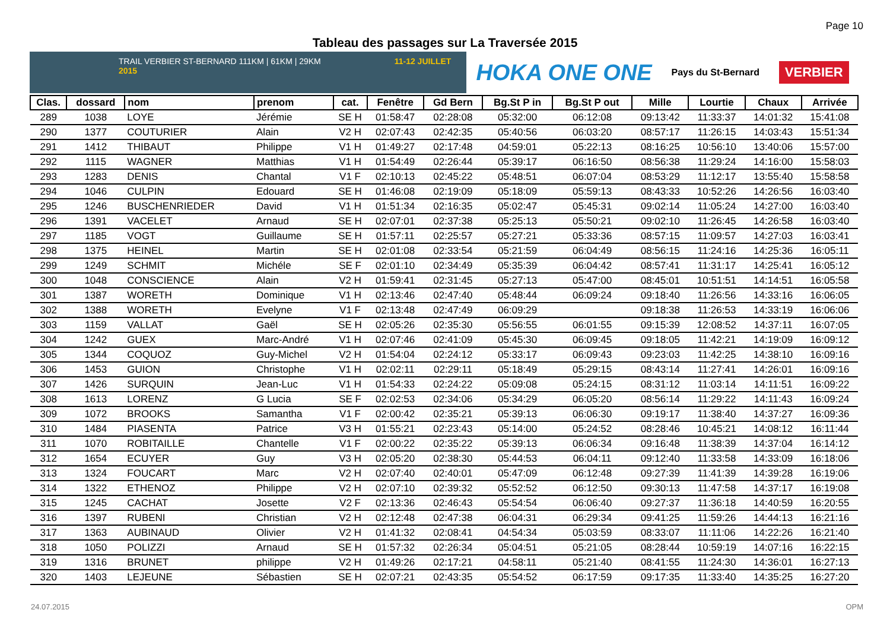Page 10
Tableau des passages sur La Traversée 2015
TRAIL VERBIER ST-BERNARD 111KM | 61KM | 29KM 11-12 JUILLET 2015
HOKA ONE ONE Pays du St-Bernard VERBIER
| Clas. | dossard | nom | prenom | cat. | Fenêtre | Gd Bern | Bg.St P in | Bg.St P out | Mille | Lourtie | Chaux | Arrivée |
| --- | --- | --- | --- | --- | --- | --- | --- | --- | --- | --- | --- | --- |
| 289 | 1038 | LOYE | Jérémie | SE H | 01:58:47 | 02:28:08 | 05:32:00 | 06:12:08 | 09:13:42 | 11:33:37 | 14:01:32 | 15:41:08 |
| 290 | 1377 | COUTURIER | Alain | V2 H | 02:07:43 | 02:42:35 | 05:40:56 | 06:03:20 | 08:57:17 | 11:26:15 | 14:03:43 | 15:51:34 |
| 291 | 1412 | THIBAUT | Philippe | V1 H | 01:49:27 | 02:17:48 | 04:59:01 | 05:22:13 | 08:16:25 | 10:56:10 | 13:40:06 | 15:57:00 |
| 292 | 1115 | WAGNER | Matthias | V1 H | 01:54:49 | 02:26:44 | 05:39:17 | 06:16:50 | 08:56:38 | 11:29:24 | 14:16:00 | 15:58:03 |
| 293 | 1283 | DENIS | Chantal | V1 F | 02:10:13 | 02:45:22 | 05:48:51 | 06:07:04 | 08:53:29 | 11:12:17 | 13:55:40 | 15:58:58 |
| 294 | 1046 | CULPIN | Edouard | SE H | 01:46:08 | 02:19:09 | 05:18:09 | 05:59:13 | 08:43:33 | 10:52:26 | 14:26:56 | 16:03:40 |
| 295 | 1246 | BUSCHENRIEDER | David | V1 H | 01:51:34 | 02:16:35 | 05:02:47 | 05:45:31 | 09:02:14 | 11:05:24 | 14:27:00 | 16:03:40 |
| 296 | 1391 | VACELET | Arnaud | SE H | 02:07:01 | 02:37:38 | 05:25:13 | 05:50:21 | 09:02:10 | 11:26:45 | 14:26:58 | 16:03:40 |
| 297 | 1185 | VOGT | Guillaume | SE H | 01:57:11 | 02:25:57 | 05:27:21 | 05:33:36 | 08:57:15 | 11:09:57 | 14:27:03 | 16:03:41 |
| 298 | 1375 | HEINEL | Martin | SE H | 02:01:08 | 02:33:54 | 05:21:59 | 06:04:49 | 08:56:15 | 11:24:16 | 14:25:36 | 16:05:11 |
| 299 | 1249 | SCHMIT | Michéle | SE F | 02:01:10 | 02:34:49 | 05:35:39 | 06:04:42 | 08:57:41 | 11:31:17 | 14:25:41 | 16:05:12 |
| 300 | 1048 | CONSCIENCE | Alain | V2 H | 01:59:41 | 02:31:45 | 05:27:13 | 05:47:00 | 08:45:01 | 10:51:51 | 14:14:51 | 16:05:58 |
| 301 | 1387 | WORETH | Dominique | V1 H | 02:13:46 | 02:47:40 | 05:48:44 | 06:09:24 | 09:18:40 | 11:26:56 | 14:33:16 | 16:06:05 |
| 302 | 1388 | WORETH | Evelyne | V1 F | 02:13:48 | 02:47:49 | 06:09:29 | | 09:18:38 | 11:26:53 | 14:33:19 | 16:06:06 |
| 303 | 1159 | VALLAT | Gaël | SE H | 02:05:26 | 02:35:30 | 05:56:55 | 06:01:55 | 09:15:39 | 12:08:52 | 14:37:11 | 16:07:05 |
| 304 | 1242 | GUEX | Marc-André | V1 H | 02:07:46 | 02:41:09 | 05:45:30 | 06:09:45 | 09:18:05 | 11:42:21 | 14:19:09 | 16:09:12 |
| 305 | 1344 | COQUOZ | Guy-Michel | V2 H | 01:54:04 | 02:24:12 | 05:33:17 | 06:09:43 | 09:23:03 | 11:42:25 | 14:38:10 | 16:09:16 |
| 306 | 1453 | GUION | Christophe | V1 H | 02:02:11 | 02:29:11 | 05:18:49 | 05:29:15 | 08:43:14 | 11:27:41 | 14:26:01 | 16:09:16 |
| 307 | 1426 | SURQUIN | Jean-Luc | V1 H | 01:54:33 | 02:24:22 | 05:09:08 | 05:24:15 | 08:31:12 | 11:03:14 | 14:11:51 | 16:09:22 |
| 308 | 1613 | LORENZ | G Lucia | SE F | 02:02:53 | 02:34:06 | 05:34:29 | 06:05:20 | 08:56:14 | 11:29:22 | 14:11:43 | 16:09:24 |
| 309 | 1072 | BROOKS | Samantha | V1 F | 02:00:42 | 02:35:21 | 05:39:13 | 06:06:30 | 09:19:17 | 11:38:40 | 14:37:27 | 16:09:36 |
| 310 | 1484 | PIASENTA | Patrice | V3 H | 01:55:21 | 02:23:43 | 05:14:00 | 05:24:52 | 08:28:46 | 10:45:21 | 14:08:12 | 16:11:44 |
| 311 | 1070 | ROBITAILLE | Chantelle | V1 F | 02:00:22 | 02:35:22 | 05:39:13 | 06:06:34 | 09:16:48 | 11:38:39 | 14:37:04 | 16:14:12 |
| 312 | 1654 | ECUYER | Guy | V3 H | 02:05:20 | 02:38:30 | 05:44:53 | 06:04:11 | 09:12:40 | 11:33:58 | 14:33:09 | 16:18:06 |
| 313 | 1324 | FOUCART | Marc | V2 H | 02:07:40 | 02:40:01 | 05:47:09 | 06:12:48 | 09:27:39 | 11:41:39 | 14:39:28 | 16:19:06 |
| 314 | 1322 | ETHENOZ | Philippe | V2 H | 02:07:10 | 02:39:32 | 05:52:52 | 06:12:50 | 09:30:13 | 11:47:58 | 14:37:17 | 16:19:08 |
| 315 | 1245 | CACHAT | Josette | V2 F | 02:13:36 | 02:46:43 | 05:54:54 | 06:06:40 | 09:27:37 | 11:36:18 | 14:40:59 | 16:20:55 |
| 316 | 1397 | RUBENI | Christian | V2 H | 02:12:48 | 02:47:38 | 06:04:31 | 06:29:34 | 09:41:25 | 11:59:26 | 14:44:13 | 16:21:16 |
| 317 | 1363 | AUBINAUD | Olivier | V2 H | 01:41:32 | 02:08:41 | 04:54:34 | 05:03:59 | 08:33:07 | 11:11:06 | 14:22:26 | 16:21:40 |
| 318 | 1050 | POLIZZI | Arnaud | SE H | 01:57:32 | 02:26:34 | 05:04:51 | 05:21:05 | 08:28:44 | 10:59:19 | 14:07:16 | 16:22:15 |
| 319 | 1316 | BRUNET | philippe | V2 H | 01:49:26 | 02:17:21 | 04:58:11 | 05:21:40 | 08:41:55 | 11:24:30 | 14:36:01 | 16:27:13 |
| 320 | 1403 | LEJEUNE | Sébastien | SE H | 02:07:21 | 02:43:35 | 05:54:52 | 06:17:59 | 09:17:35 | 11:33:40 | 14:35:25 | 16:27:20 |
24.07.2015 OPM